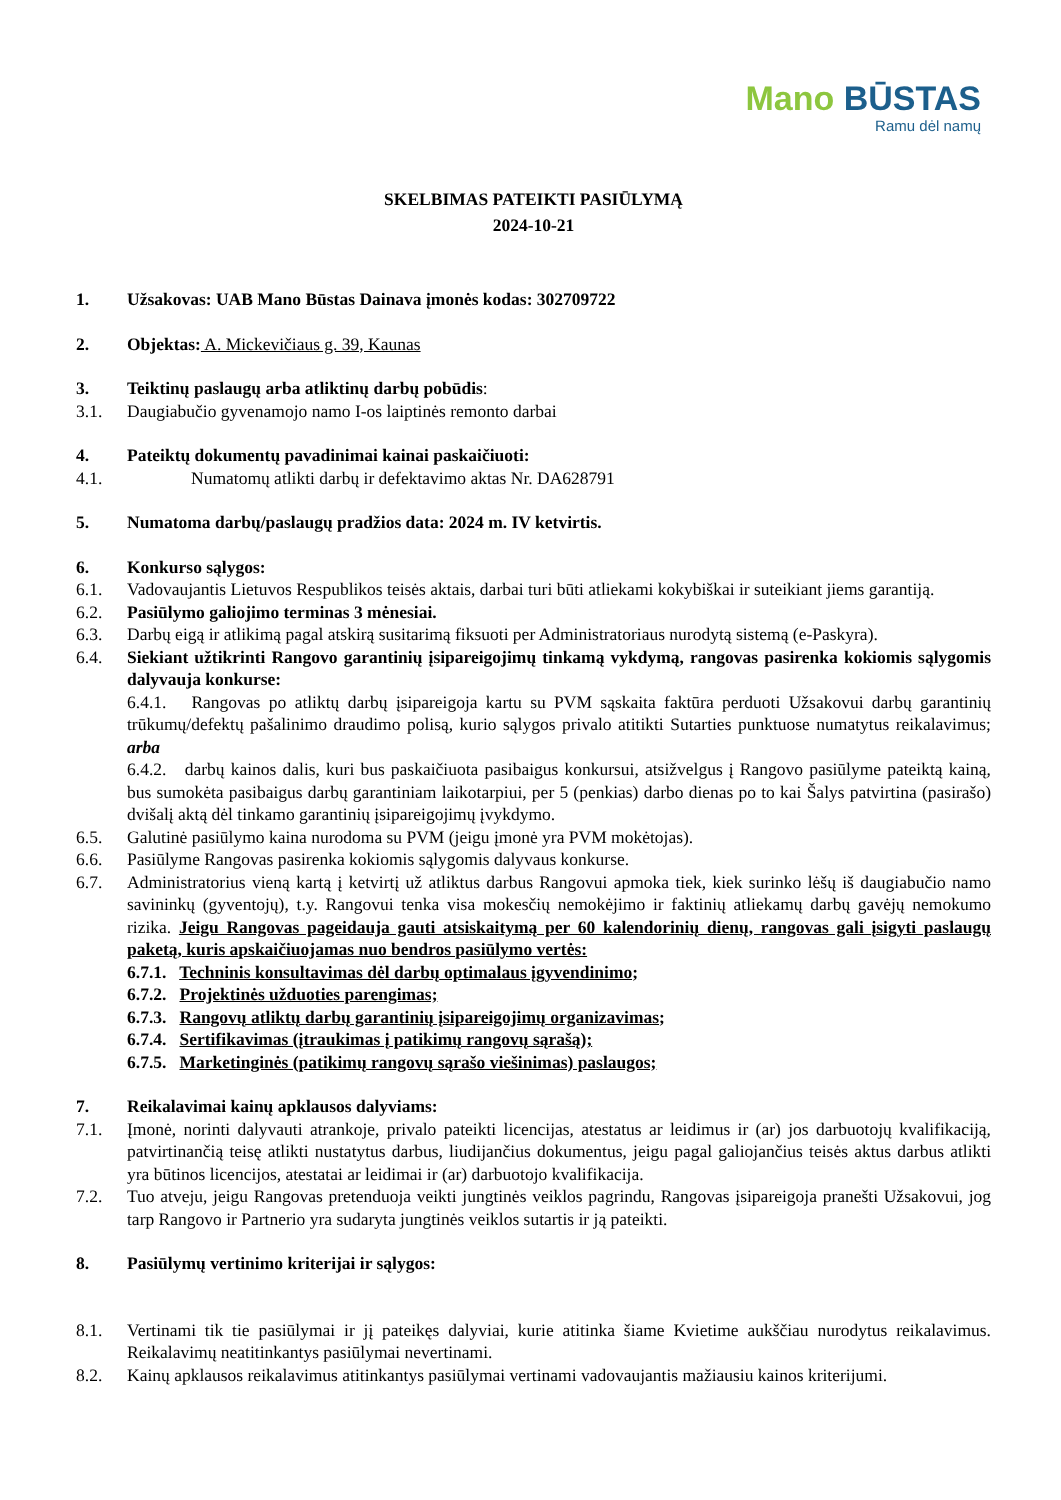Mano BŪSTAS
Ramu dėl namų
SKELBIMAS PATEIKTI PASIŪLYMĄ
2024-10-21
1. Užsakovas: UAB Mano Būstas Dainava įmonės kodas: 302709722
2. Objektas: A. Mickevičiaus g. 39, Kaunas
3. Teiktinų paslaugų arba atliktinų darbų pobūdis:
3.1. Daugiabučio gyvenamojo namo I-os laiptinės remonto darbai
4. Pateiktų dokumentų pavadinimai kainai paskaičiuoti:
4.1. Numatomų atlikti darbų ir defektavimo aktas Nr. DA628791
5. Numatoma darbų/paslaugų pradžios data: 2024 m. IV ketvirtis.
6. Konkurso sąlygos:
6.1. Vadovaujantis Lietuvos Respublikos teisės aktais, darbai turi būti atliekami kokybiškai ir suteikiant jiems garantiją.
6.2. Pasiūlymo galiojimo terminas 3 mėnesiai.
6.3. Darbų eigą ir atlikimą pagal atskirą susitarimą fiksuoti per Administratoriaus nurodytą sistemą (e-Paskyra).
6.4. Siekiant užtikrinti Rangovo garantinių įsipareigojimų tinkamą vykdymą, rangovas pasirenka kokiomis sąlygomis dalyvauja konkurse:
6.4.1. Rangovas po atliktų darbų įsipareigoja kartu su PVM sąskaita faktūra perduoti Užsakovui darbų garantinių trūkumų/defektų pašalinimo draudimo polisą, kurio sąlygos privalo atitikti Sutarties punktuose numatytus reikalavimus; arba
6.4.2. darbų kainos dalis, kuri bus paskaičiuota pasibaigus konkursui, atsižvelgus į Rangovo pasiūlyme pateiktą kainą, bus sumokėta pasibaigus darbų garantiniam laikotarpiui, per 5 (penkias) darbo dienas po to kai Šalys patvirtina (pasirašo) dvišalį aktą dėl tinkamo garantinių įsipareigojimų įvykdymo.
6.5. Galutinė pasiūlymo kaina nurodoma su PVM (jeigu įmonė yra PVM mokėtojas).
6.6. Pasiūlyme Rangovas pasirenka kokiomis sąlygomis dalyvaus konkurse.
6.7. Administratorius vieną kartą į ketvirtį už atliktus darbus Rangovui apmoka tiek, kiek surinko lėšų iš daugiabučio namo savininkų (gyventojų), t.y. Rangovui tenka visa mokesčių nemokėjimo ir faktinių atliekamų darbų gavėjų nemokumo rizika. Jeigu Rangovas pageidauja gauti atsiskaitymą per 60 kalendorinių dienų, rangovas gali įsigyti paslaugų paketą, kuris apskaičiuojamas nuo bendros pasiūlymo vertės:
6.7.1. Techninis konsultavimas dėl darbų optimalaus įgyvendinimo;
6.7.2. Projektinės užduoties parengimas;
6.7.3. Rangovų atliktų darbų garantinių įsipareigojimų organizavimas;
6.7.4. Sertifikavimas (įtraukimas į patikimų rangovų sąrašą);
6.7.5. Marketinginės (patikimų rangovų sąrašo viešinimas) paslaugos;
7. Reikalavimai kainų apklausos dalyviams:
7.1. Įmonė, norinti dalyvauti atrankoje, privalo pateikti licencijas, atestatus ar leidimus ir (ar) jos darbuotojų kvalifikaciją, patvirtinančią teisę atlikti nustatytus darbus, liudijančius dokumentus, jeigu pagal galiojančius teisės aktus darbus atlikti yra būtinos licencijos, atestatai ar leidimai ir (ar) darbuotojo kvalifikacija.
7.2. Tuo atveju, jeigu Rangovas pretenduoja veikti jungtinės veiklos pagrindu, Rangovas įsipareigoja pranešti Užsakovui, jog tarp Rangovo ir Partnerio yra sudaryta jungtinės veiklos sutartis ir ją pateikti.
8. Pasiūlymų vertinimo kriterijai ir sąlygos:
8.1. Vertinami tik tie pasiūlymai ir jį pateikęs dalyviai, kurie atitinka šiame Kvietime aukščiau nurodytus reikalavimus. Reikalavimų neatitinkantys pasiūlymai nevertinami.
8.2. Kainų apklausos reikalavimus atitinkantys pasiūlymai vertinami vadovaujantis mažiausiu kainos kriterijumi.